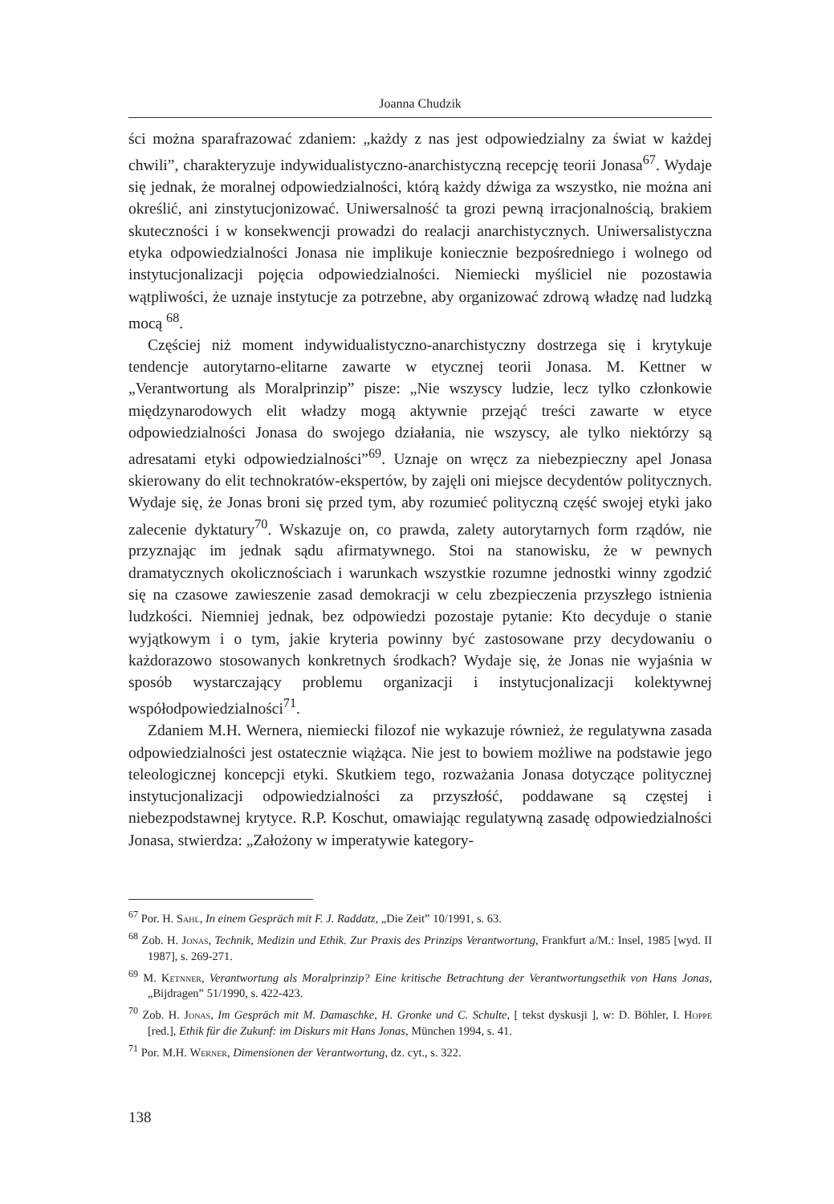Joanna Chudzik
ści można sparafrazować zdaniem: „każdy z nas jest odpowiedzialny za świat w każdej chwili”, charakteryzuje indywidualistyczno-anarchistyczną recepcję teorii Jonasa<sup>67</sup>. Wydaje się jednak, że moralnej odpowiedzialności, którą każdy dźwiga za wszystko, nie można ani określić, ani zinstytucjonizować. Uniwersalność ta grozi pewną irracjonalnością, brakiem skuteczności i w konsekwencji prowadzi do realacji anarchistycznych. Uniwersalistyczna etyka odpowiedzialności Jonasa nie implikuje koniecznie bezpośredniego i wolnego od instytucjonalizacji pojęcia odpowiedzialności. Niemiecki myśliciel nie pozostawia wątpliwości, że uznaje instytucje za potrzebne, aby organizować zdrową władzę nad ludzką mocą <sup>68</sup>.
Częściej niż moment indywidualistyczno-anarchistyczny dostrzega się i krytykuje tendencje autorytarno-elitarne zawarte w etycznej teorii Jonasa. M. Kettner w „Verantwortung als Moralprinzip” pisze: „Nie wszyscy ludzie, lecz tylko członkowie międzynarodowych elit władzy mogą aktywnie przejąć treści zawarte w etyce odpowiedzialności Jonasa do swojego działania, nie wszyscy, ale tylko niektórzy są adresatami etyki odpowiedzialności”<sup>69</sup>. Uznaje on wręcz za niebezpieczny apel Jonasa skierowany do elit technokratów-ekspertów, by zajęli oni miejsce decydentów politycznych. Wydaje się, że Jonas broni się przed tym, aby rozumieć polityczną część swojej etyki jako zalecenie dyktatury<sup>70</sup>. Wskazuje on, co prawda, zalety autorytarnych form rządów, nie przyznając im jednak sądu afirmatywnego. Stoi na stanowisku, że w pewnych dramatycznych okolicznościach i warunkach wszystkie rozumne jednostki winny zgodzić się na czasowe zawieszenie zasad demokracji w celu zbezpieczenia przyszłego istnienia ludzkości. Niemniej jednak, bez odpowiedzi pozostaje pytanie: Kto decyduje o stanie wyjątkowym i o tym, jakie kryteria powinny być zastosowane przy decydowaniu o każdorazowo stosowanych konkretnych środkach? Wydaje się, że Jonas nie wyjaśnia w sposób wystarczający problemu organizacji i instytucjonalizacji kolektywnej współodpowiedzialności<sup>71</sup>.
Zdaniem M.H. Wernera, niemiecki filozof nie wykazuje również, że regulatywna zasada odpowiedzialności jest ostatecznie wiążąca. Nie jest to bowiem możliwe na podstawie jego teleologicznej koncepcji etyki. Skutkiem tego, rozważania Jonasa dotyczące politycznej instytucjonalizacji odpowiedzialności za przyszłość, poddawane są częstej i niebezpodstawnej krytyce. R.P. Koschut, omawiając regulatywną zasadę odpowiedzialności Jonasa, stwierdza: „Założony w imperatywie kategory-
<sup>67</sup> Por. H. Sahl, In einem Gespräch mit F. J. Raddatz, „Die Zeit” 10/1991, s. 63.
<sup>68</sup> Zob. H. Jonas, Technik, Medizin und Ethik. Zur Praxis des Prinzips Verantwortung, Frankfurt a/M.: Insel, 1985 [wyd. II 1987], s. 269-271.
<sup>69</sup> M. Ketnner, Verantwortung als Moralprinzip? Eine kritische Betrachtung der Verantwortungsethik von Hans Jonas, „Bijdragen” 51/1990, s. 422-423.
<sup>70</sup> Zob. H. Jonas, Im Gespräch mit M. Damaschke, H. Gronke und C. Schulte, [ tekst dyskusji ], w: D. Böhler, I. Hoppe [red.], Ethik für die Zukunf: im Diskurs mit Hans Jonas, München 1994, s. 41.
<sup>71</sup> Por. M.H. Werner, Dimensionen der Verantwortung, dz. cyt., s. 322.
138